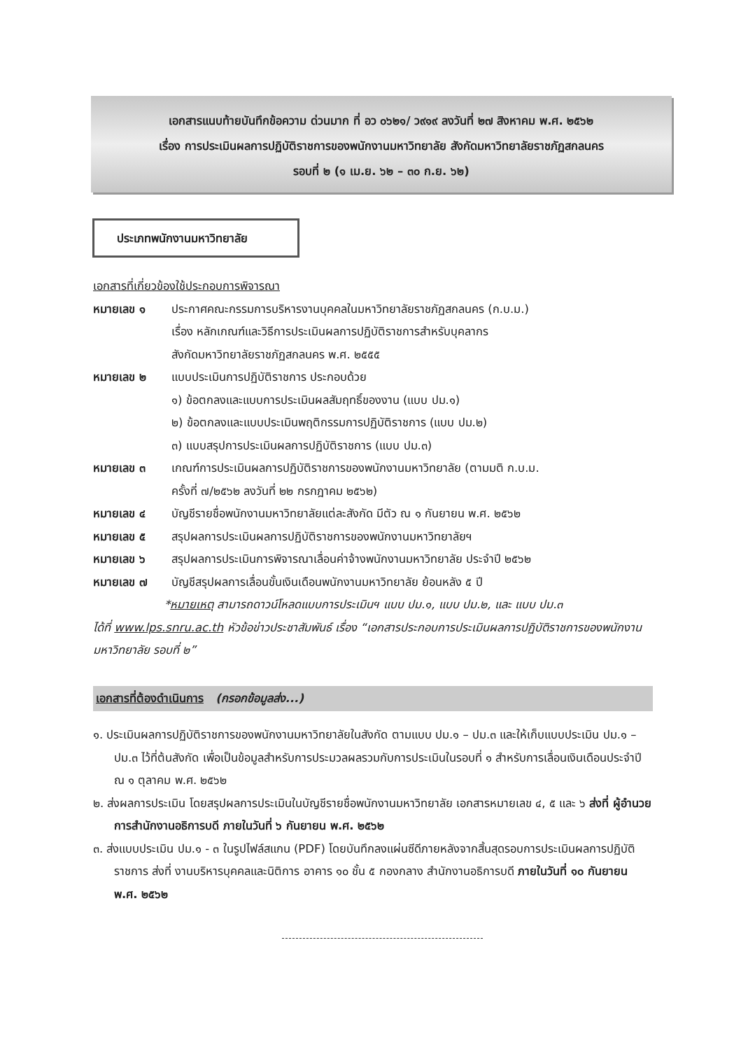เอกสารแนบท้ายบันทึกข้อความ ด่วนมาก ที่ อว ๐๖๒๑/ ว๙๑๙ ลงวันที่ ๒๗ สิงหาคม พ.ศ. ๒๕๖๒
เรื่อง การประเมินผลการปฏิบัติราชการของพนักงานมหาวิทยาลัย สังกัดมหาวิทยาลัยราชภัฏสกลนคร
รอบที่ ๒ (๑ เม.ย. ๖๒ – ๓๐ ก.ย. ๖๒)
ประเภทพนักงานมหาวิทยาลัย
เอกสารที่เกี่ยวข้องใช้ประกอบการพิจารณา
หมายเลข ๑ ประกาศคณะกรรมการบริหารงานบุคคลในมหาวิทยาลัยราชภัฏสกลนคร (ก.บ.ม.)
เรื่อง หลักเกณฑ์และวิธีการประเมินผลการปฏิบัติราชการสำหรับบุคลากร
สังกัดมหาวิทยาลัยราชภัฏสกลนคร พ.ศ. ๒๕๕๕
หมายเลข ๒ แบบประเมินการปฏิบัติราชการ ประกอบด้วย
๑) ข้อตกลงและแบบการประเมินผลสัมฤทธิ์ของงาน (แบบ ปม.๑)
๒) ข้อตกลงและแบบประเมินพฤติกรรมการปฏิบัติราชการ (แบบ ปม.๒)
๓) แบบสรุปการประเมินผลการปฏิบัติราชการ (แบบ ปม.๓)
หมายเลข ๓ เกณฑ์การประเมินผลการปฏิบัติราชการของพนักงานมหาวิทยาลัย (ตามมติ ก.บ.ม.
ครั้งที่ ๗/๒๕๖๒ ลงวันที่ ๒๒ กรกฎาคม ๒๕๖๒)
หมายเลข ๔ บัญชีรายชื่อพนักงานมหาวิทยาลัยแต่ละสังกัด มีตัว ณ ๑ กันยายน พ.ศ. ๒๕๖๒
หมายเลข ๕ สรุปผลการประเมินผลการปฏิบัติราชการของพนักงานมหาวิทยาลัยฯ
หมายเลข ๖ สรุปผลการประเมินการพิจารณาเลื่อนค่าจ้างพนักงานมหาวิทยาลัย ประจำปี ๒๕๖๒
หมายเลข ๗ บัญชีสรุปผลการเลื่อนขั้นเงินเดือนพนักงานมหาวิทยาลัย ย้อนหลัง ๕ ปี
*หมายเหตุ สามารถดาวน์โหลดแบบการประเมินฯ แบบ ปม.๑, แบบ ปม.๒, และ แบบ ปม.๓
ได้ที่ www.lps.snru.ac.th หัวข้อข่าวประชาสัมพันธ์ เรื่อง “เอกสารประกอบการประเมินผลการปฏิบัติราชการของพนักงานมหาวิทยาลัย รอบที่ ๒”
เอกสารที่ต้องดำเนินการ (กรอกข้อมูลส่ง...)
๑. ประเมินผลการปฏิบัติราชการของพนักงานมหาวิทยาลัยในสังกัด ตามแบบ ปม.๑ – ปม.๓ และให้เก็บแบบประเมิน ปม.๑ – ปม.๓ ไว้ที่ต้นสังกัด เพื่อเป็นข้อมูลสำหรับการประมวลผลรวมกับการประเมินในรอบที่ ๑ สำหรับการเลื่อนเงินเดือนประจำปี ณ ๑ ตุลาคม พ.ศ. ๒๕๖๒
๒. ส่งผลการประเมิน โดยสรุปผลการประเมินในบัญชีรายชื่อพนักงานมหาวิทยาลัย เอกสารหมายเลข ๔, ๕ และ ๖ ส่งที่ ผู้อำนวยการสำนักงานอธิการบดี ภายในวันที่ ๖ กันยายน พ.ศ. ๒๕๖๒
๓. ส่งแบบประเมิน ปม.๑ - ๓ ในรูปไฟล์สแกน (PDF) โดยบันทึกลงแผ่นซีดีภายหลังจากสิ้นสุดรอบการประเมินผลการปฏิบัติราชการ ส่งที่ งานบริหารบุคคลและนิติการ อาคาร ๑๐ ชั้น ๕ กองกลาง สำนักงานอธิการบดี ภายในวันที่ ๑๐ กันยายน พ.ศ. ๒๕๖๒